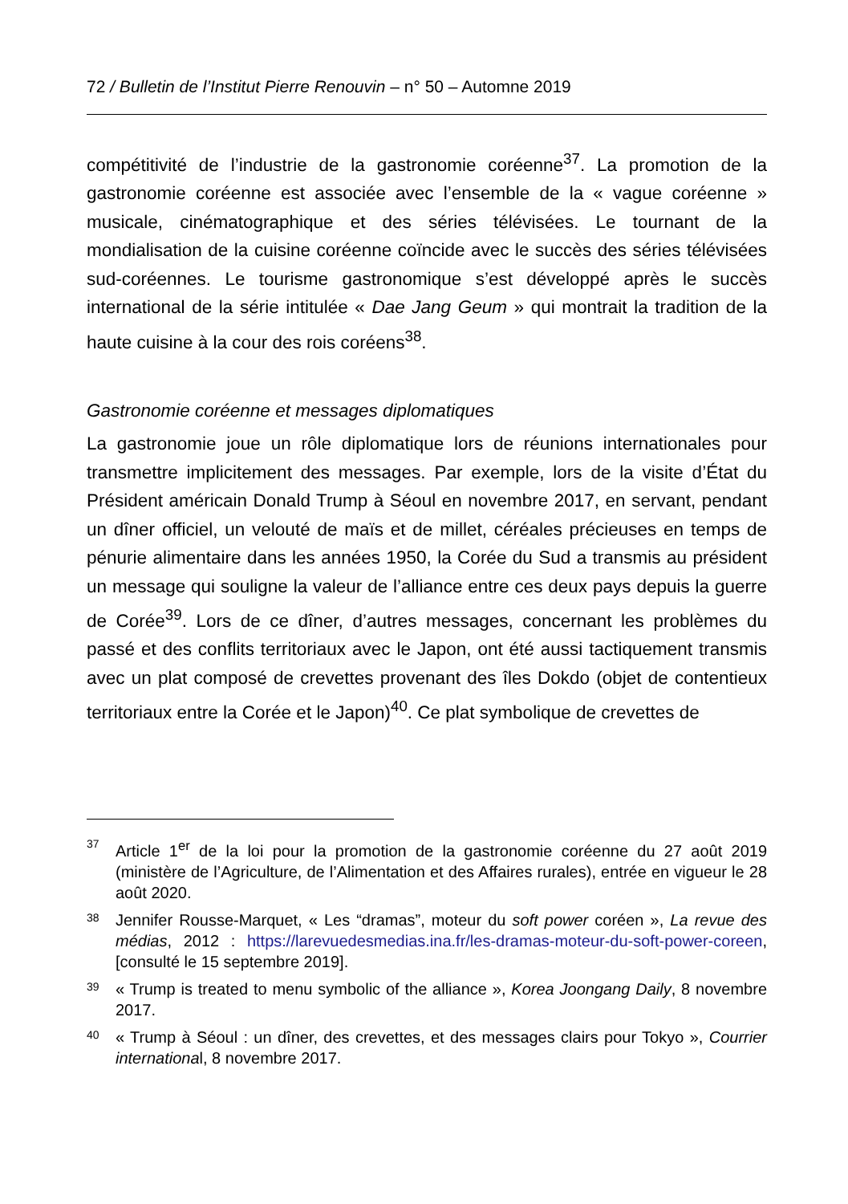72 / Bulletin de l’Institut Pierre Renouvin – n° 50 – Automne 2019
compétitivité de l’industrie de la gastronomie coréenne<sup>37</sup>. La promotion de la gastronomie coréenne est associée avec l’ensemble de la « vague coréenne » musicale, cinématographique et des séries télévisées. Le tournant de la mondialisation de la cuisine coréenne coïncide avec le succès des séries télévisées sud-coréennes. Le tourisme gastronomique s’est développé après le succès international de la série intitulée « Dae Jang Geum » qui montrait la tradition de la haute cuisine à la cour des rois coréens<sup>38</sup>.
Gastronomie coréenne et messages diplomatiques
La gastronomie joue un rôle diplomatique lors de réunions internationales pour transmettre implicitement des messages. Par exemple, lors de la visite d’État du Président américain Donald Trump à Séoul en novembre 2017, en servant, pendant un dîner officiel, un velouté de maïs et de millet, céréales précieuses en temps de pénurie alimentaire dans les années 1950, la Corée du Sud a transmis au président un message qui souligne la valeur de l’alliance entre ces deux pays depuis la guerre de Corée<sup>39</sup>. Lors de ce dîner, d’autres messages, concernant les problèmes du passé et des conflits territoriaux avec le Japon, ont été aussi tactiquement transmis avec un plat composé de crevettes provenant des îles Dokdo (objet de contentieux territoriaux entre la Corée et le Japon)<sup>40</sup>. Ce plat symbolique de crevettes de
37
Article 1<sup>er</sup> de la loi pour la promotion de la gastronomie coréenne du 27 août 2019 (ministère de l’Agriculture, de l’Alimentation et des Affaires rurales), entrée en vigueur le 28 août 2020.
38
Jennifer Rousse-Marquet, « Les “dramas”, moteur du soft power coréen », La revue des médias, 2012 : https://larevuedesmedias.ina.fr/les-dramas-moteur-du-soft-power-coreen, [consulté le 15 septembre 2019].
39
« Trump is treated to menu symbolic of the alliance », Korea Joongang Daily, 8 novembre 2017.
40
« Trump à Séoul : un dîner, des crevettes, et des messages clairs pour Tokyo », Courrier international, 8 novembre 2017.